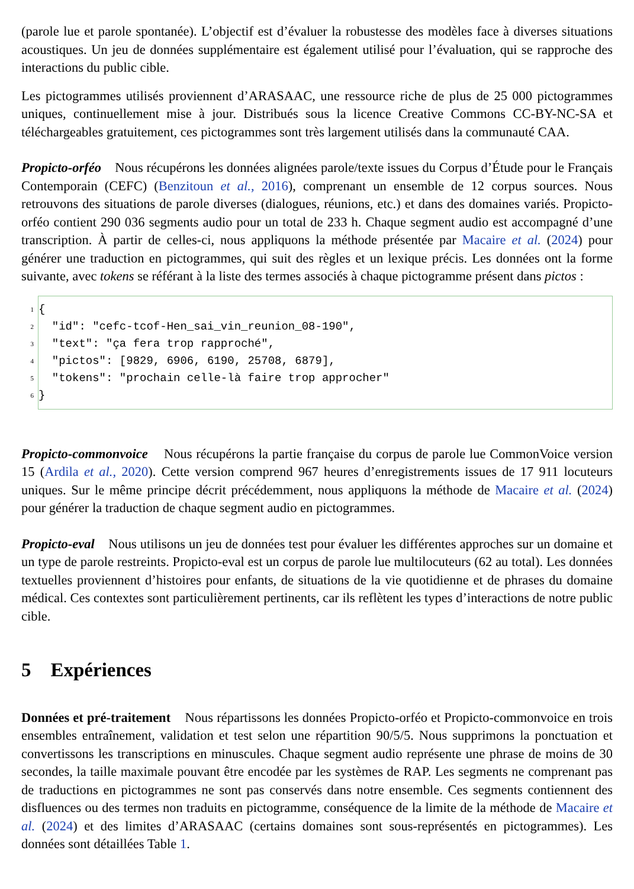(parole lue et parole spontanée). L’objectif est d’évaluer la robustesse des modèles face à diverses situations acoustiques. Un jeu de données supplémentaire est également utilisé pour l’évaluation, qui se rapproche des interactions du public cible.
Les pictogrammes utilisés proviennent d’ARASAAC, une ressource riche de plus de 25 000 pictogrammes uniques, continuellement mise à jour. Distribués sous la licence Creative Commons CC-BY-NC-SA et téléchargeables gratuitement, ces pictogrammes sont très largement utilisés dans la communauté CAA.
Propicto-orféo Nous récupérons les données alignées parole/texte issues du Corpus d’Étude pour le Français Contemporain (CEFC) (Benzitoun et al., 2016), comprenant un ensemble de 12 corpus sources. Nous retrouvons des situations de parole diverses (dialogues, réunions, etc.) et dans des domaines variés. Propicto-orféo contient 290 036 segments audio pour un total de 233 h. Chaque segment audio est accompagné d’une transcription. À partir de celles-ci, nous appliquons la méthode présentée par Macaire et al. (2024) pour générer une traduction en pictogrammes, qui suit des règles et un lexique précis. Les données ont la forme suivante, avec tokens se référant à la liste des termes associés à chaque pictogramme présent dans pictos :
1
{
2
  "id": "cefc-tcof-Hen_sai_vin_reunion_08-190",
3
  "text": "ça fera trop rapproché",
4
  "pictos": [9829, 6906, 6190, 25708, 6879],
5
  "tokens": "prochain celle-là faire trop approcher"
6
}
Propicto-commonvoice Nous récupérons la partie française du corpus de parole lue CommonVoice version 15 (Ardila et al., 2020). Cette version comprend 967 heures d’enregistrements issues de 17 911 locuteurs uniques. Sur le même principe décrit précédemment, nous appliquons la méthode de Macaire et al. (2024) pour générer la traduction de chaque segment audio en pictogrammes.
Propicto-eval Nous utilisons un jeu de données test pour évaluer les différentes approches sur un domaine et un type de parole restreints. Propicto-eval est un corpus de parole lue multilocuteurs (62 au total). Les données textuelles proviennent d’histoires pour enfants, de situations de la vie quotidienne et de phrases du domaine médical. Ces contextes sont particulièrement pertinents, car ils reflètent les types d’interactions de notre public cible.
5 Expériences
Données et pré-traitement Nous répartissons les données Propicto-orféo et Propicto-commonvoice en trois ensembles entraînement, validation et test selon une répartition 90/5/5. Nous supprimons la ponctuation et convertissons les transcriptions en minuscules. Chaque segment audio représente une phrase de moins de 30 secondes, la taille maximale pouvant être encodée par les systèmes de RAP. Les segments ne comprenant pas de traductions en pictogrammes ne sont pas conservés dans notre ensemble. Ces segments contiennent des disfluences ou des termes non traduits en pictogramme, conséquence de la limite de la méthode de Macaire et al. (2024) et des limites d’ARASAAC (certains domaines sont sous-représentés en pictogrammes). Les données sont détaillées Table 1.